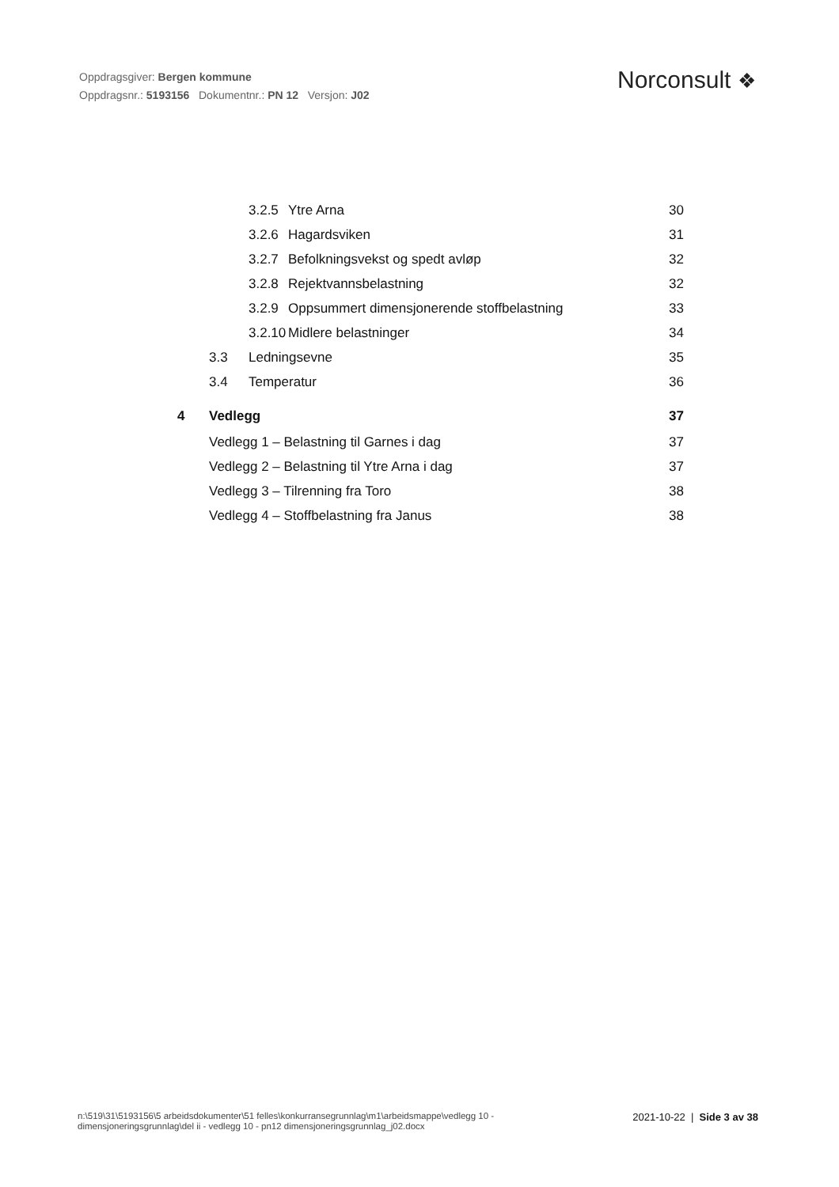Oppdragsgiver: Bergen kommune
Oppdragsnr.: 5193156 Dokumentnr.: PN 12 Versjon: J02
Norconsult ❖
3.2.5 Ytre Arna 30
3.2.6 Hagardsviken 31
3.2.7 Befolkningsvekst og spedt avløp 32
3.2.8 Rejektvannsbelastning 32
3.2.9 Oppsummert dimensjonerende stoffbelastning 33
3.2.10 Midlere belastninger 34
3.3 Ledningsevne 35
3.4 Temperatur 36
4 Vedlegg 37
Vedlegg 1 – Belastning til Garnes i dag 37
Vedlegg 2 – Belastning til Ytre Arna i dag 37
Vedlegg 3 – Tilrenning fra Toro 38
Vedlegg 4 – Stoffbelastning fra Janus 38
n:\519\31\5193156\5 arbeidsdokumenter\51 felles\konkurransegrunnlag\m1\arbeidsmappe\vedlegg 10 - dimensjoneringsgrunnlag\del ii - vedlegg 10 - pn12 dimensjoneringsgrunnlag_j02.docx
2021-10-22 | Side 3 av 38